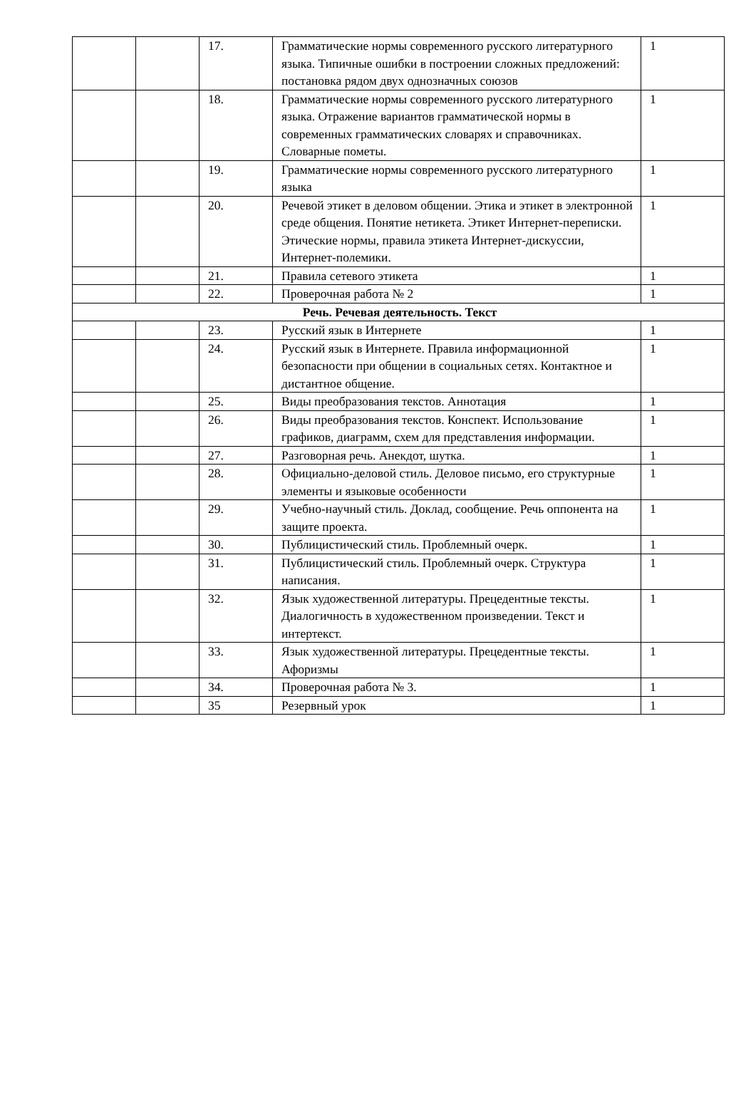| | | 17. | Грамматические нормы современного русского литературного языка. Типичные ошибки в построении сложных предложений: постановка рядом двух однозначных союзов | 1 |
| | | 18. | Грамматические нормы современного русского литературного языка. Отражение вариантов грамматической нормы в современных грамматических словарях и справочниках. Словарные пометы. | 1 |
| | | 19. | Грамматические нормы современного русского литературного языка | 1 |
| | | 20. | Речевой этикет в деловом общении. Этика и этикет в электронной среде общения. Понятие нетикета. Этикет Интернет-переписки. Этические нормы, правила этикета Интернет-дискуссии, Интернет-полемики. | 1 |
| | | 21. | Правила сетевого этикета | 1 |
| | | 22. | Проверочная работа № 2 | 1 |
| Речь. Речевая деятельность. Текст | | | | |
| | | 23. | Русский язык в Интернете | 1 |
| | | 24. | Русский язык в Интернете. Правила информационной безопасности при общении в социальных сетях. Контактное и дистантное общение. | 1 |
| | | 25. | Виды преобразования текстов. Аннотация | 1 |
| | | 26. | Виды преобразования текстов. Конспект. Использование графиков, диаграмм, схем для представления информации. | 1 |
| | | 27. | Разговорная речь. Анекдот, шутка. | 1 |
| | | 28. | Официально-деловой стиль. Деловое письмо, его структурные элементы и языковые особенности | 1 |
| | | 29. | Учебно-научный стиль. Доклад, сообщение. Речь оппонента на защите проекта. | 1 |
| | | 30. | Публицистический стиль. Проблемный очерк. | 1 |
| | | 31. | Публицистический стиль. Проблемный очерк. Структура написания. | 1 |
| | | 32. | Язык художественной литературы. Прецедентные тексты. Диалогичность в художественном произведении. Текст и интертекст. | 1 |
| | | 33. | Язык художественной литературы. Прецедентные тексты. Афоризмы | 1 |
| | | 34. | Проверочная работа № 3. | 1 |
| | | 35 | Резервный урок | 1 |